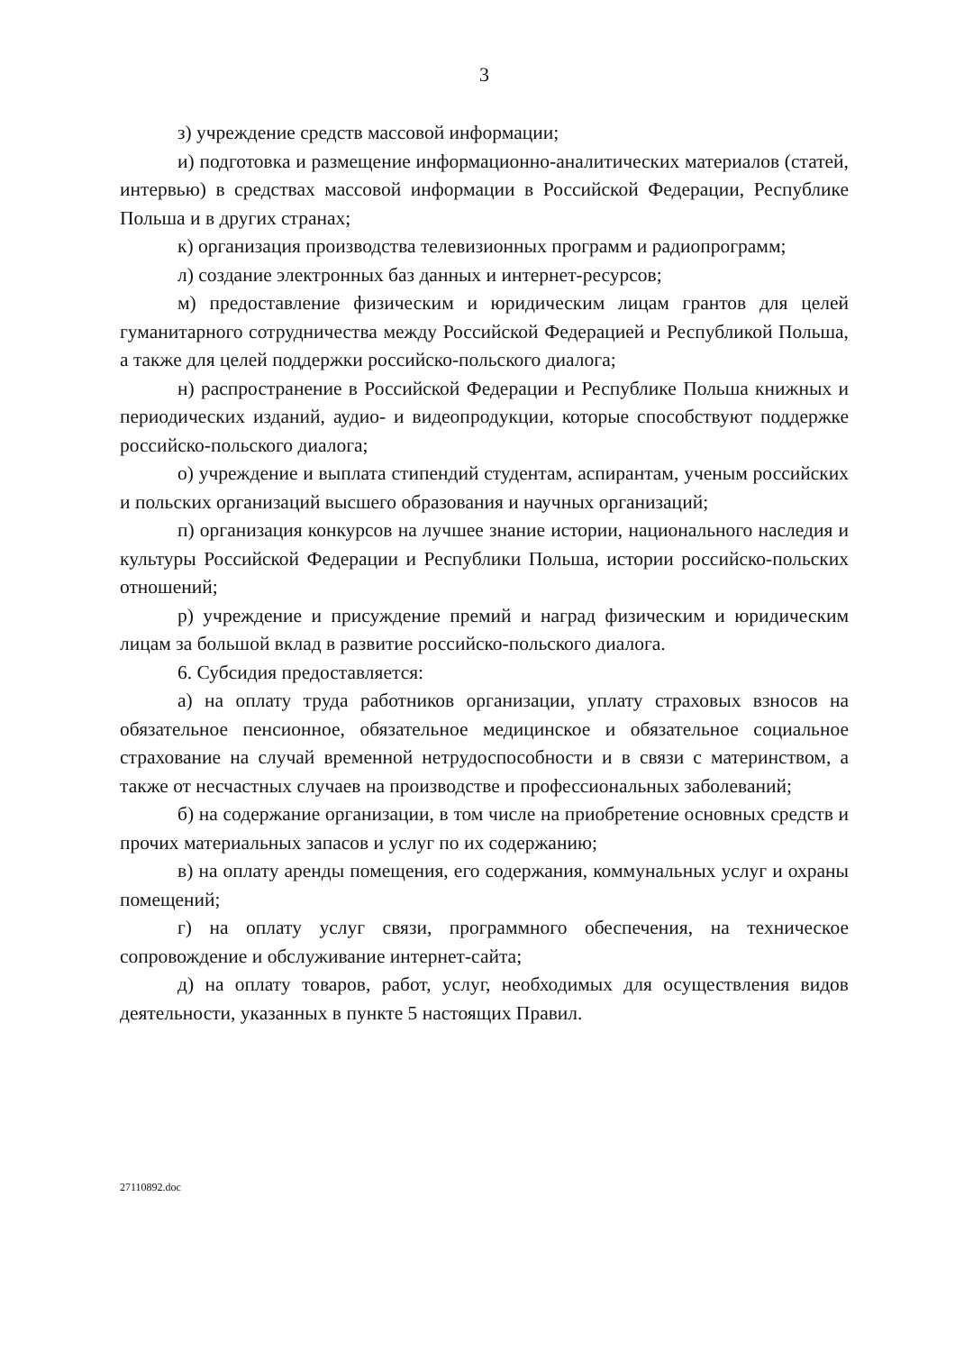3
з) учреждение средств массовой информации;
и) подготовка и размещение информационно-аналитических материалов (статей, интервью) в средствах массовой информации в Российской Федерации, Республике Польша и в других странах;
к) организация производства телевизионных программ и радиопрограмм;
л) создание электронных баз данных и интернет-ресурсов;
м) предоставление физическим и юридическим лицам грантов для целей гуманитарного сотрудничества между Российской Федерацией и Республикой Польша, а также для целей поддержки российско-польского диалога;
н) распространение в Российской Федерации и Республике Польша книжных и периодических изданий, аудио- и видеопродукции, которые способствуют поддержке российско-польского диалога;
о) учреждение и выплата стипендий студентам, аспирантам, ученым российских и польских организаций высшего образования и научных организаций;
п) организация конкурсов на лучшее знание истории, национального наследия и культуры Российской Федерации и Республики Польша, истории российско-польских отношений;
р) учреждение и присуждение премий и наград физическим и юридическим лицам за большой вклад в развитие российско-польского диалога.
6. Субсидия предоставляется:
а) на оплату труда работников организации, уплату страховых взносов на обязательное пенсионное, обязательное медицинское и обязательное социальное страхование на случай временной нетрудоспособности и в связи с материнством, а также от несчастных случаев на производстве и профессиональных заболеваний;
б) на содержание организации, в том числе на приобретение основных средств и прочих материальных запасов и услуг по их содержанию;
в) на оплату аренды помещения, его содержания, коммунальных услуг и охраны помещений;
г) на оплату услуг связи, программного обеспечения, на техническое сопровождение и обслуживание интернет-сайта;
д) на оплату товаров, работ, услуг, необходимых для осуществления видов деятельности, указанных в пункте 5 настоящих Правил.
27110892.doc